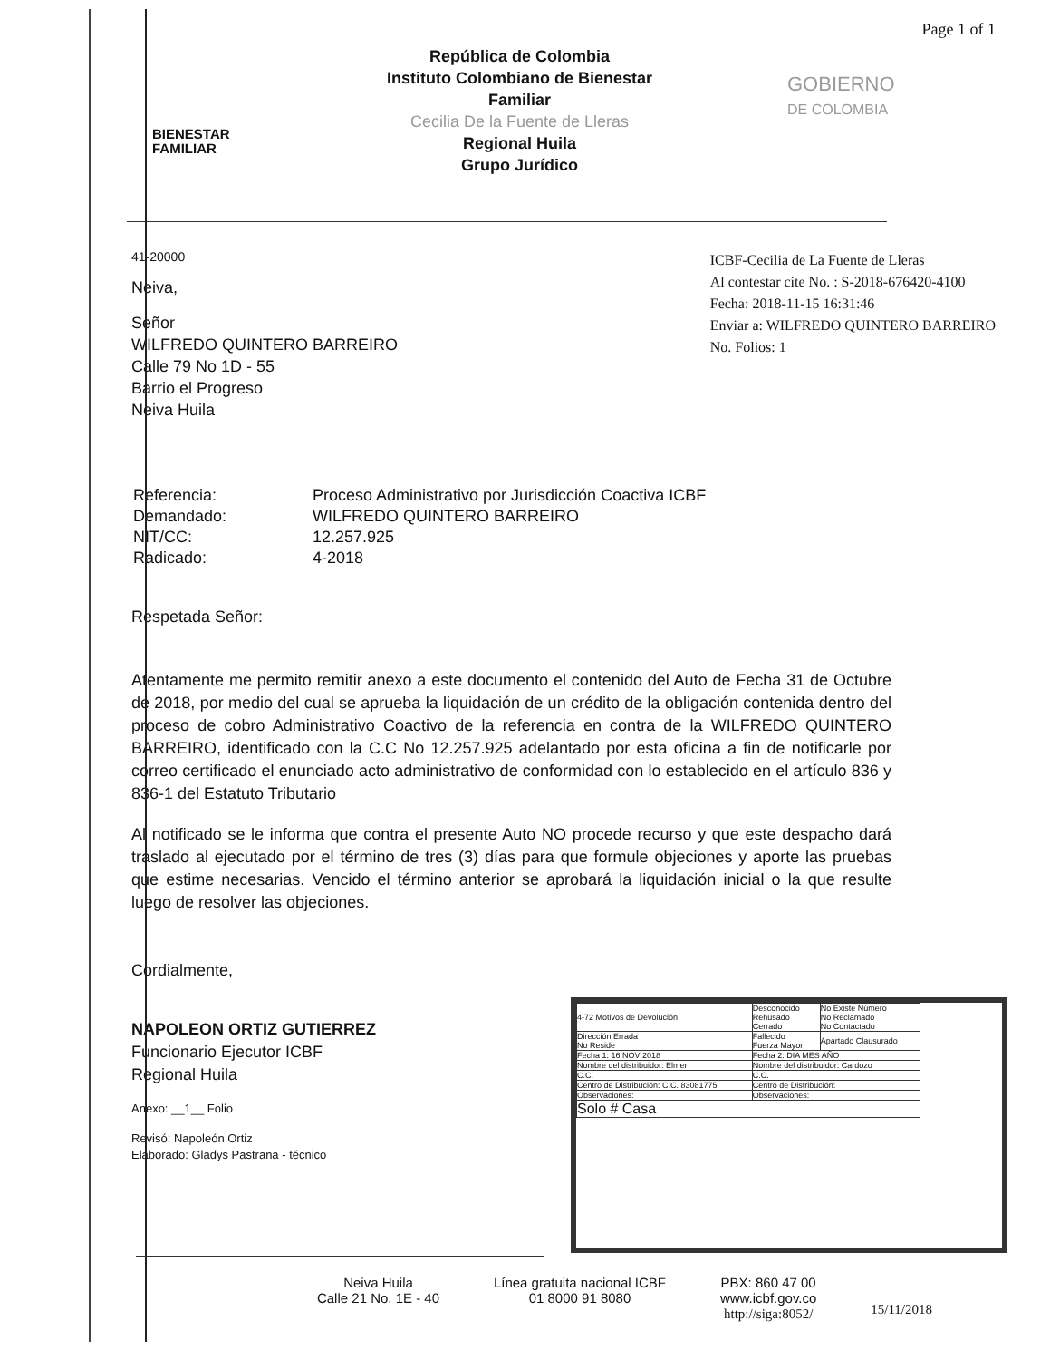Page 1 of 1
BIENESTAR
FAMILIAR
República de Colombia
Instituto Colombiano de Bienestar
Familiar
Cecilia De la Fuente de Lleras
Regional Huila
Grupo Jurídico
GOBIERNO
DE COLOMBIA
41-20000
Neiva,
Señor
WILFREDO QUINTERO BARREIRO
Calle 79 No 1D - 55
Barrio el Progreso
Neiva Huila
ICBF-Cecilia de La Fuente de Lleras
Al contestar cite No. : S-2018-676420-4100
Fecha: 2018-11-15 16:31:46
Enviar a: WILFREDO QUINTERO BARREIRO
No. Folios: 1
| Referencia: | Proceso Administrativo por Jurisdicción Coactiva ICBF |
| Demandado: | WILFREDO QUINTERO BARREIRO |
| NIT/CC: | 12.257.925 |
| Radicado: | 4-2018 |
Respetada Señor:
Atentamente me permito remitir anexo a este documento el contenido del Auto de Fecha 31 de Octubre de 2018, por medio del cual se aprueba la liquidación de un crédito de la obligación contenida dentro del proceso de cobro Administrativo Coactivo de la referencia en contra de la WILFREDO QUINTERO BARREIRO, identificado con la C.C No 12.257.925 adelantado por esta oficina a fin de notificarle por correo certificado el enunciado acto administrativo de conformidad con lo establecido en el artículo 836 y 836-1 del Estatuto Tributario
Al notificado se le informa que contra el presente Auto NO procede recurso y que este despacho dará traslado al ejecutado por el término de tres (3) días para que formule objeciones y aporte las pruebas que estime necesarias. Vencido el término anterior se aprobará la liquidación inicial o la que resulte luego de resolver las objeciones.
Cordialmente,
NAPOLEON ORTIZ GUTIERREZ
Funcionario Ejecutor ICBF
Regional Huila
Anexo: __1__ Folio
Revisó: Napoleón Ortiz
Elaborado: Gladys Pastrana - técnico
| 4-72 Motivos de Devolución | Desconocido Rehusado Cerrado | No Existe Número No Reclamado No Contactado |
| Dirección Errada No Reside | Fallecido Fuerza Mayor | Apartado Clausurado |
| Fecha 1: 16 NOV 2018 | Fecha 2: DIA MES AÑO | |
| Nombre del distribuidor: Elmer | Nombre del distribuidor: Cardozo | |
| C.C. | C.C. | |
| Centro de Distribución: C.C. 83081775 | Centro de Distribución: | |
| Observaciones: | Observaciones: | |
| Solo # Casa | | |
Neiva Huila
Calle 21 No. 1E - 40
Línea gratuita nacional ICBF
01 8000 91 8080
PBX: 860 47 00
www.icbf.gov.co
http://siga:8052/
15/11/2018